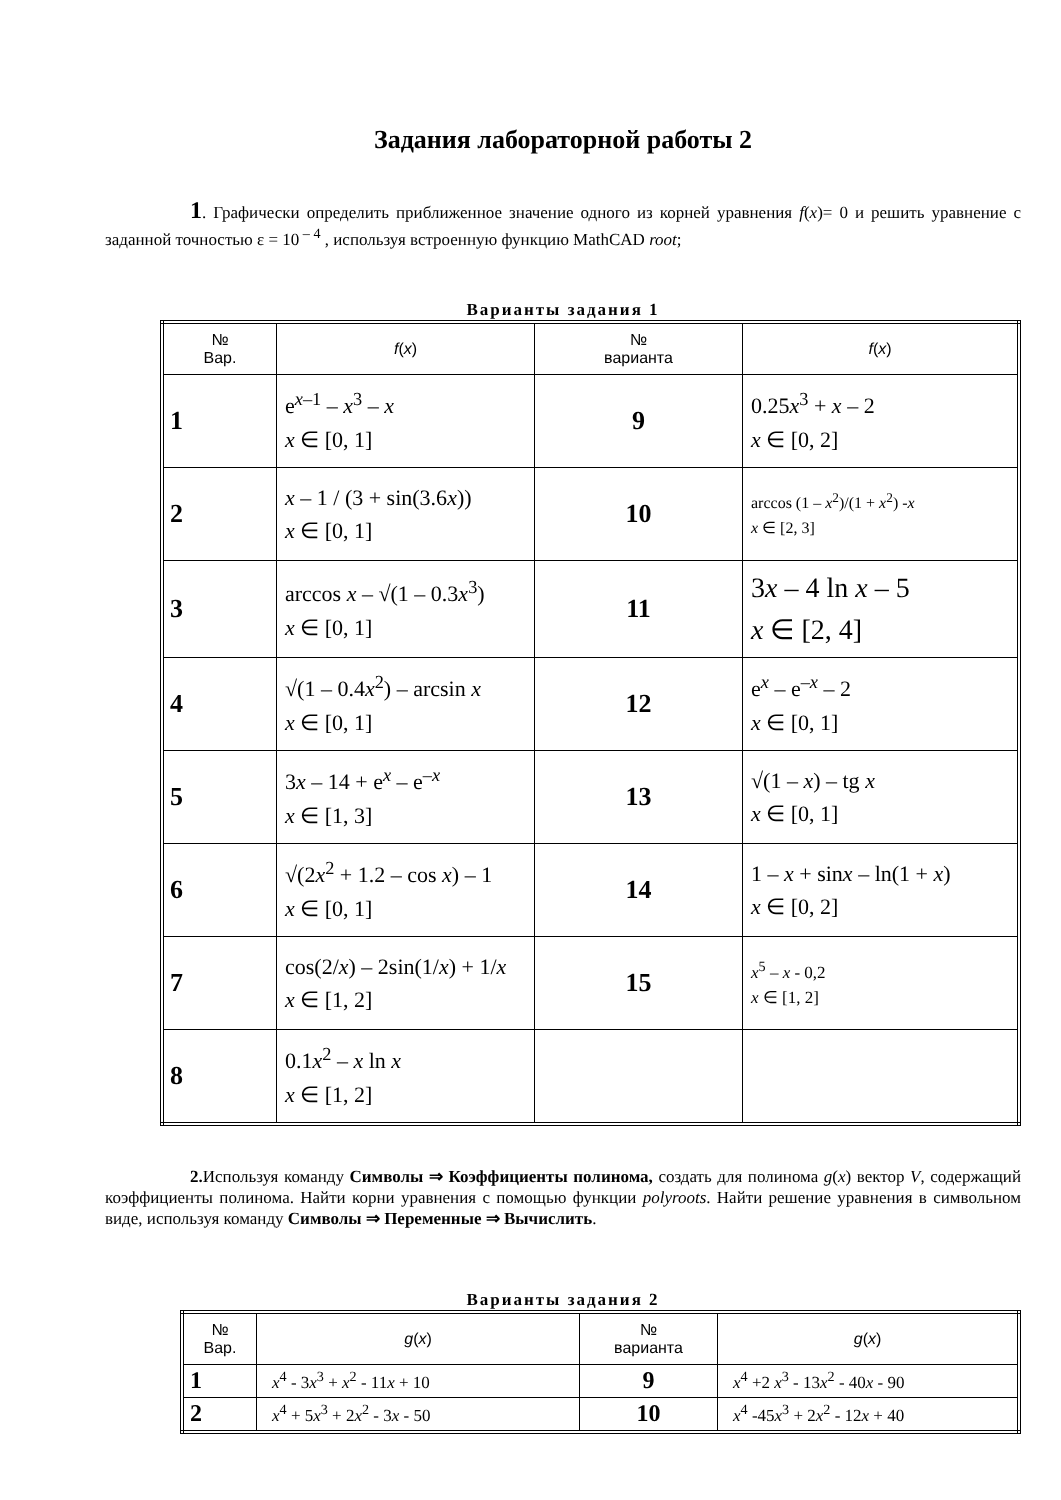Задания лабораторной работы 2
1. Графически определить приближенное значение одного из корней уравнения f(x)= 0 и решить уравнение с заданной точностью ε = 10<sup>– 4</sup> , используя встроенную функцию MathCAD root;
Варианты задания 1
| № Вар. | f ( x ) | № варианта | f ( x ) |
| --- | --- | --- | --- |
| 1 | e<sup>x–1</sup> – x<sup>3</sup> – x x ∈ [0, 1] | 9 | 0.25 x<sup>3</sup> + x – 2 x ∈ [0, 2] |
| 2 | x – 1 / (3 + sin(3.6 x )) x ∈ [0, 1] | 10 | arccos (1 – x<sup>2</sup>)/(1 + x<sup>2</sup>) - x x ∈ [2, 3] |
| 3 | arccos x – √(1 – 0.3 x<sup>3</sup>) x ∈ [0, 1] | 11 | 3 x – 4 ln x – 5 x ∈ [2, 4] |
| 4 | √(1 – 0.4 x<sup>2</sup>) – arcsin x x ∈ [0, 1] | 12 | e<sup>x</sup> – e<sup>–x</sup> – 2 x ∈ [0, 1] |
| 5 | 3 x – 14 + e<sup>x</sup> – e<sup>–x</sup> x ∈ [1, 3] | 13 | √(1 – x ) – tg x x ∈ [0, 1] |
| 6 | √(2 x<sup>2</sup> + 1.2 – cos x ) – 1 x ∈ [0, 1] | 14 | 1 – x + sin x – ln(1 + x ) x ∈ [0, 2] |
| 7 | cos(2/ x ) – 2sin(1/ x ) + 1/ x x ∈ [1, 2] | 15 | x<sup>5</sup> – x - 0,2 x ∈ [1, 2] |
| 8 | 0.1 x<sup>2</sup> – x ln x x ∈ [1, 2] | | |
2. Используя команду Символы ⇒ Коэффициенты полинома, создать для полинома g(x) вектор V, содержащий коэффициенты полинома. Найти корни уравнения с помощью функции polyroots. Найти решение уравнения в символьном виде, используя команду Символы ⇒ Переменные ⇒ Вычислить.
Варианты задания 2
| № Вар. | g ( x ) | № варианта | g ( x ) |
| --- | --- | --- | --- |
| 1 | x<sup>4</sup> - 3 x<sup>3</sup> + x<sup>2</sup> - 11 x + 10 | 9 | x<sup>4</sup> +2 x<sup>3</sup> - 13 x<sup>2</sup> - 40 x - 90 |
| 2 | x<sup>4</sup> + 5 x<sup>3</sup> + 2 x<sup>2</sup> - 3 x - 50 | 10 | x<sup>4</sup> -45 x<sup>3</sup> + 2 x<sup>2</sup> - 12 x + 40 |